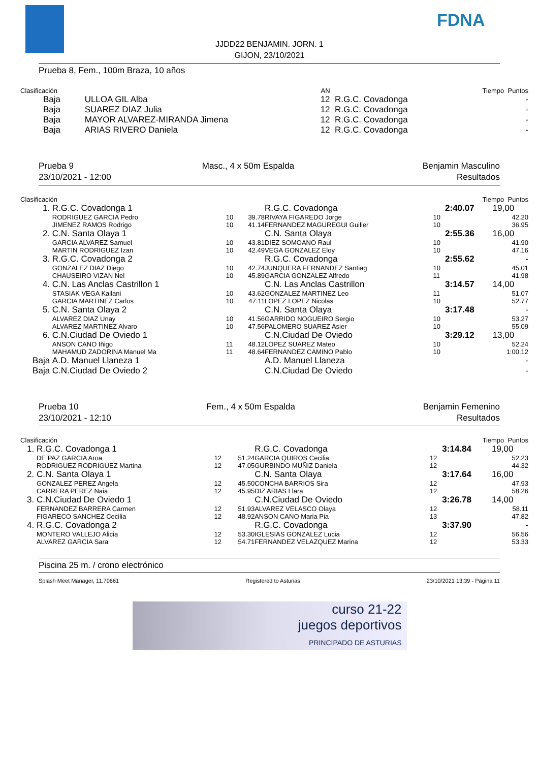FDNA
JJDD22 BENJAMIN. JORN. 1
GIJON, 23/10/2021
Prueba 8, Fem., 100m Braza, 10 años
| Clasificación | | AN | | Tiempo Puntos | |
| Baja | ULLOA GIL Alba | 12 | R.G.C. Covadonga | | - |
| Baja | SUAREZ DIAZ Julia | 12 | R.G.C. Covadonga | | - |
| Baja | MAYOR ALVAREZ-MIRANDA Jimena | 12 | R.G.C. Covadonga | | - |
| Baja | ARIAS RIVERO Daniela | 12 | R.G.C. Covadonga | | - |
Prueba 9 Masc., 4 x 50m Espalda Benjamin Masculino
23/10/2021 - 12:00 Resultados
| Clasificación | | | | | Tiempo Puntos | | |
| 1. | R.G.C. Covadonga 1 | | | R.G.C. Covadonga | | 2:40.07 | 19,00 |
| | RODRIGUEZ GARCIA Pedro | 10 | 39.78 | RIVAYA FIGAREDO Jorge | 10 | | 42.20 |
| | JIMENEZ RAMOS Rodrigo | 10 | 41.14 | FERNANDEZ MAGUREGUI Guiller | 10 | | 36.95 |
| 2. | C.N. Santa Olaya 1 | | | C.N. Santa Olaya | | 2:55.36 | 16,00 |
| | GARCIA ALVAREZ Samuel | 10 | 43.81 | DIEZ SOMOANO Raul | 10 | | 41.90 |
| | MARTIN RODRIGUEZ Izan | 10 | 42.49 | VEGA GONZALEZ Eloy | 10 | | 47.16 |
| 3. | R.G.C. Covadonga 2 | | | R.G.C. Covadonga | | 2:55.62 | - |
| | GONZALEZ DIAZ Diego | 10 | 42.74 | JUNQUERA FERNANDEZ Santiag | 10 | | 45.01 |
| | CHAUSEIRO VIZAN Nel | 10 | 45.89 | GARCIA GONZALEZ Alfredo | 11 | | 41.98 |
| 4. | C.N. Las Anclas Castrillon 1 | | | C.N. Las Anclas Castrillon | | 3:14.57 | 14,00 |
| | STASIAK VEGA Kailani | 10 | 43.62 | GONZALEZ MARTINEZ Leo | 11 | | 51.07 |
| | GARCIA MARTINEZ Carlos | 10 | 47.11 | LOPEZ LOPEZ Nicolas | 10 | | 52.77 |
| 5. | C.N. Santa Olaya 2 | | | C.N. Santa Olaya | | 3:17.48 | - |
| | ALVAREZ DIAZ Unay | 10 | 41.56 | GARRIDO NOGUEIRO Sergio | 10 | | 53.27 |
| | ALVAREZ MARTINEZ Alvaro | 10 | 47.56 | PALOMERO SUAREZ Asier | 10 | | 55.09 |
| 6. | C.N.Ciudad De Oviedo 1 | | | C.N.Ciudad De Oviedo | | 3:29.12 | 13,00 |
| | ANSON CANO Iñigo | 11 | 48.12 | LOPEZ SUAREZ Mateo | 10 | | 52.24 |
| | MAHAMUD ZADORINA Manuel Ma | 11 | 48.64 | FERNANDEZ CAMINO Pablo | 10 | | 1:00.12 |
| Baja | A.D. Manuel Llaneza 1 | | | A.D. Manuel Llaneza | | | - |
| Baja | C.N.Ciudad De Oviedo 2 | | | C.N.Ciudad De Oviedo | | | - |
Prueba 10 Fem., 4 x 50m Espalda Benjamin Femenino
23/10/2021 - 12:10 Resultados
| Clasificación | | | | | Tiempo Puntos | | |
| 1. | R.G.C. Covadonga 1 | | | R.G.C. Covadonga | | 3:14.84 | 19,00 |
| | DE PAZ GARCIA Aroa | 12 | 51.24 | GARCIA QUIROS Cecilia | 12 | | 52.23 |
| | RODRIGUEZ RODRIGUEZ Martina | 12 | 47.05 | GURBINDO MUÑIZ Daniela | 12 | | 44.32 |
| 2. | C.N. Santa Olaya 1 | | | C.N. Santa Olaya | | 3:17.64 | 16,00 |
| | GONZALEZ PEREZ Angela | 12 | 45.50 | CONCHA BARRIOS Sira | 12 | | 47.93 |
| | CARRERA PEREZ Naia | 12 | 45.95 | DIZ ARIAS Llara | 12 | | 58.26 |
| 3. | C.N.Ciudad De Oviedo 1 | | | C.N.Ciudad De Oviedo | | 3:26.78 | 14,00 |
| | FERNANDEZ BARRERA Carmen | 12 | 51.93 | ALVAREZ VELASCO Olaya | 12 | | 58.11 |
| | FIGARECO SANCHEZ Cecilia | 12 | 48.92 | ANSON CANO Maria Pia | 13 | | 47.82 |
| 4. | R.G.C. Covadonga 2 | | | R.G.C. Covadonga | | 3:37.90 | - |
| | MONTERO VALLEJO Alicia | 12 | 53.30 | IGLESIAS GONZALEZ Lucia | 12 | | 56.56 |
| | ALVAREZ GARCIA Sara | 12 | 54.71 | FERNANDEZ VELAZQUEZ Marina | 12 | | 53.33 |
Piscina 25 m. / crono electrónico
Splash Meet Manager, 11.70661 Registered to Asturias 23/10/2021 13:39 - Página 11
curso 21-22
juegos deportivos
PRINCIPADO DE ASTURIAS